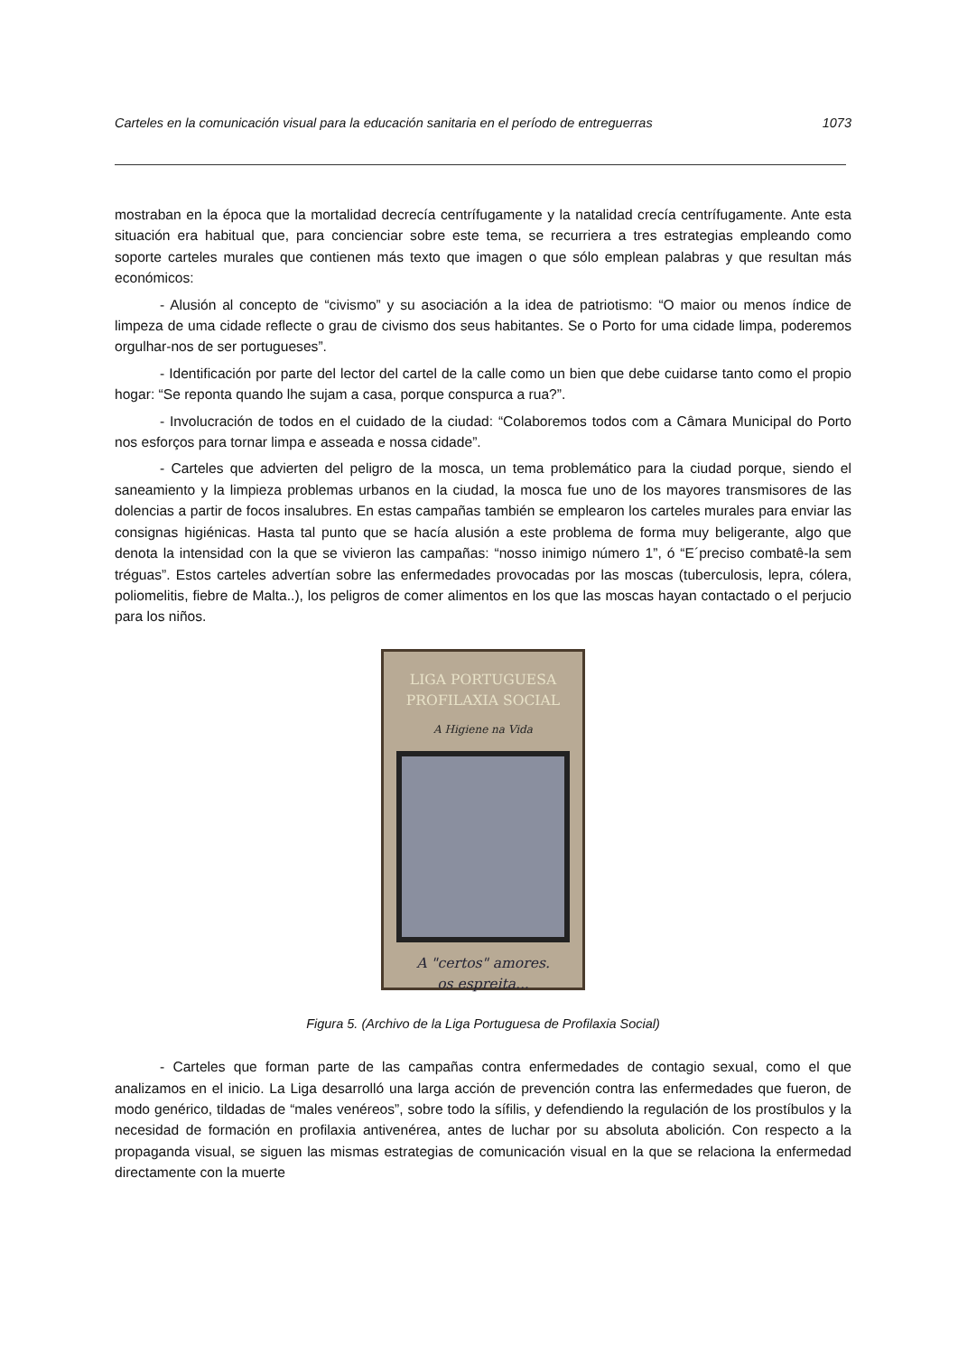Carteles en la comunicación visual para la educación sanitaria en el período de entreguerras 1073
mostraban en la época que la mortalidad decrecía centrífugamente y la natalidad crecía centrífugamente. Ante esta situación era habitual que, para concienciar sobre este tema, se recurriera a tres estrategias empleando como soporte carteles murales que contienen más texto que imagen o que sólo emplean palabras y que resultan más económicos:
- Alusión al concepto de “civismo” y su asociación a la idea de patriotismo: “O maior ou menos índice de limpeza de uma cidade reflecte o grau de civismo dos seus habitantes. Se o Porto for uma cidade limpa, poderemos orgulhar-nos de ser portugueses”.
- Identificación por parte del lector del cartel de la calle como un bien que debe cuidarse tanto como el propio hogar: “Se reponta quando lhe sujam a casa, porque conspurca a rua?”.
- Involucración de todos en el cuidado de la ciudad: “Colaboremos todos com a Câmara Municipal do Porto nos esforços para tornar limpa e asseada e nossa cidade”.
- Carteles que advierten del peligro de la mosca, un tema problemático para la ciudad porque, siendo el saneamiento y la limpieza problemas urbanos en la ciudad, la mosca fue uno de los mayores transmisores de las dolencias a partir de focos insalubres. En estas campañas también se emplearon los carteles murales para enviar las consignas higiénicas. Hasta tal punto que se hacía alusión a este problema de forma muy beligerante, algo que denota la intensidad con la que se vivieron las campañas: “nosso inimigo número 1”, ó “E´preciso combatê-la sem tréguas”. Estos carteles advertían sobre las enfermedades provocadas por las moscas (tuberculosis, lepra, cólera, poliomelitis, fiebre de Malta..), los peligros de comer alimentos en los que las moscas hayan contactado o el perjucio para los niños.
LIGA PORTUGUESA
PROFILAXIA SOCIAL
A Higiene na Vida
A "certos" amores.
os espreita...
Figura 5. (Archivo de la Liga Portuguesa de Profilaxia Social)
- Carteles que forman parte de las campañas contra enfermedades de contagio sexual, como el que analizamos en el inicio. La Liga desarrolló una larga acción de prevención contra las enfermedades que fueron, de modo genérico, tildadas de “males venéreos”, sobre todo la sífilis, y defendiendo la regulación de los prostíbulos y la necesidad de formación en profilaxia antivenérea, antes de luchar por su absoluta abolición. Con respecto a la propaganda visual, se siguen las mismas estrategias de comunicación visual en la que se relaciona la enfermedad directamente con la muerte